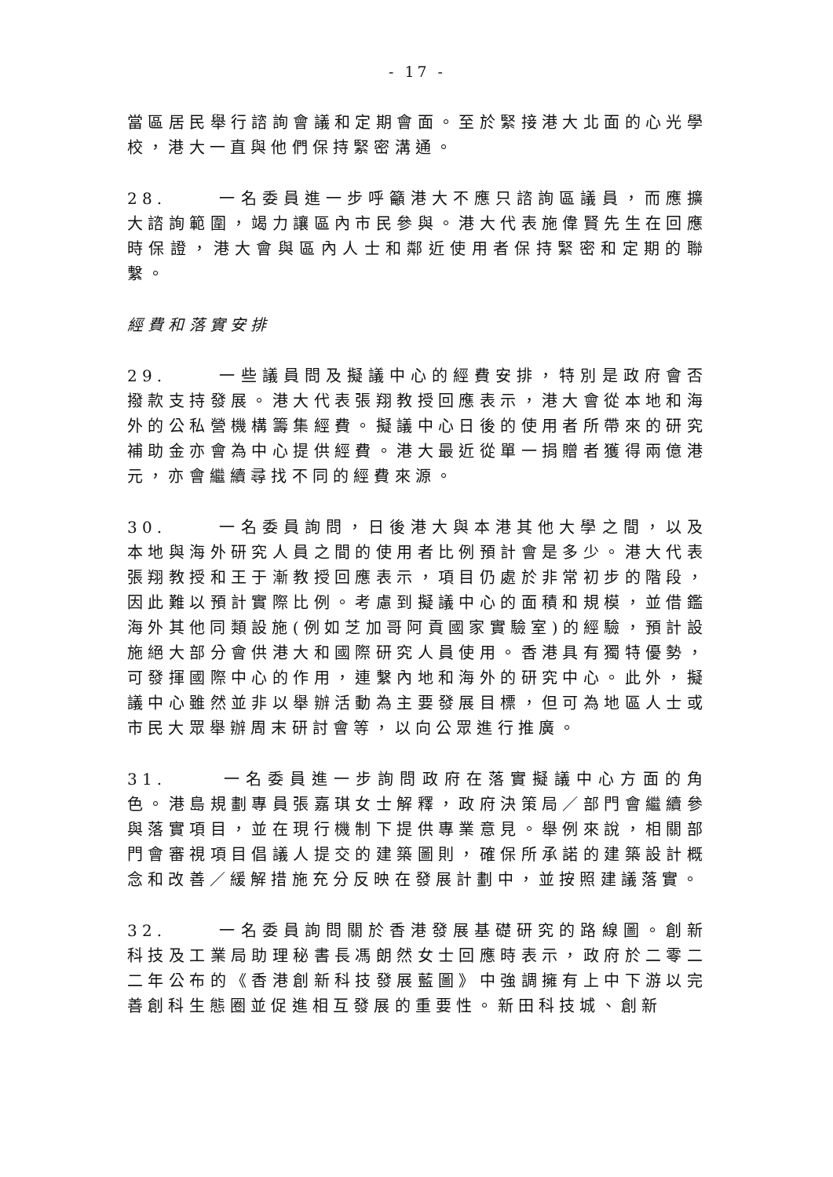- 17 -
當區居民舉行諮詢會議和定期會面。至於緊接港大北面的心光學校，港大一直與他們保持緊密溝通。
28. 一名委員進一步呼籲港大不應只諮詢區議員，而應擴大諮詢範圍，竭力讓區內市民參與。港大代表施偉賢先生在回應時保證，港大會與區內人士和鄰近使用者保持緊密和定期的聯繫。
經費和落實安排
29. 一些議員問及擬議中心的經費安排，特別是政府會否撥款支持發展。港大代表張翔教授回應表示，港大會從本地和海外的公私營機構籌集經費。擬議中心日後的使用者所帶來的研究補助金亦會為中心提供經費。港大最近從單一捐贈者獲得兩億港元，亦會繼續尋找不同的經費來源。
30. 一名委員詢問，日後港大與本港其他大學之間，以及本地與海外研究人員之間的使用者比例預計會是多少。港大代表張翔教授和王于漸教授回應表示，項目仍處於非常初步的階段，因此難以預計實際比例。考慮到擬議中心的面積和規模，並借鑑海外其他同類設施(例如芝加哥阿貢國家實驗室)的經驗，預計設施絕大部分會供港大和國際研究人員使用。香港具有獨特優勢，可發揮國際中心的作用，連繫內地和海外的研究中心。此外，擬議中心雖然並非以舉辦活動為主要發展目標，但可為地區人士或市民大眾舉辦周末研討會等，以向公眾進行推廣。
31. 一名委員進一步詢問政府在落實擬議中心方面的角色。港島規劃專員張嘉琪女士解釋，政府決策局／部門會繼續參與落實項目，並在現行機制下提供專業意見。舉例來說，相關部門會審視項目倡議人提交的建築圖則，確保所承諾的建築設計概念和改善／緩解措施充分反映在發展計劃中，並按照建議落實。
32. 一名委員詢問關於香港發展基礎研究的路線圖。創新科技及工業局助理秘書長馮朗然女士回應時表示，政府於二零二二年公布的《香港創新科技發展藍圖》中強調擁有上中下游以完善創科生態圈並促進相互發展的重要性。新田科技城、創新